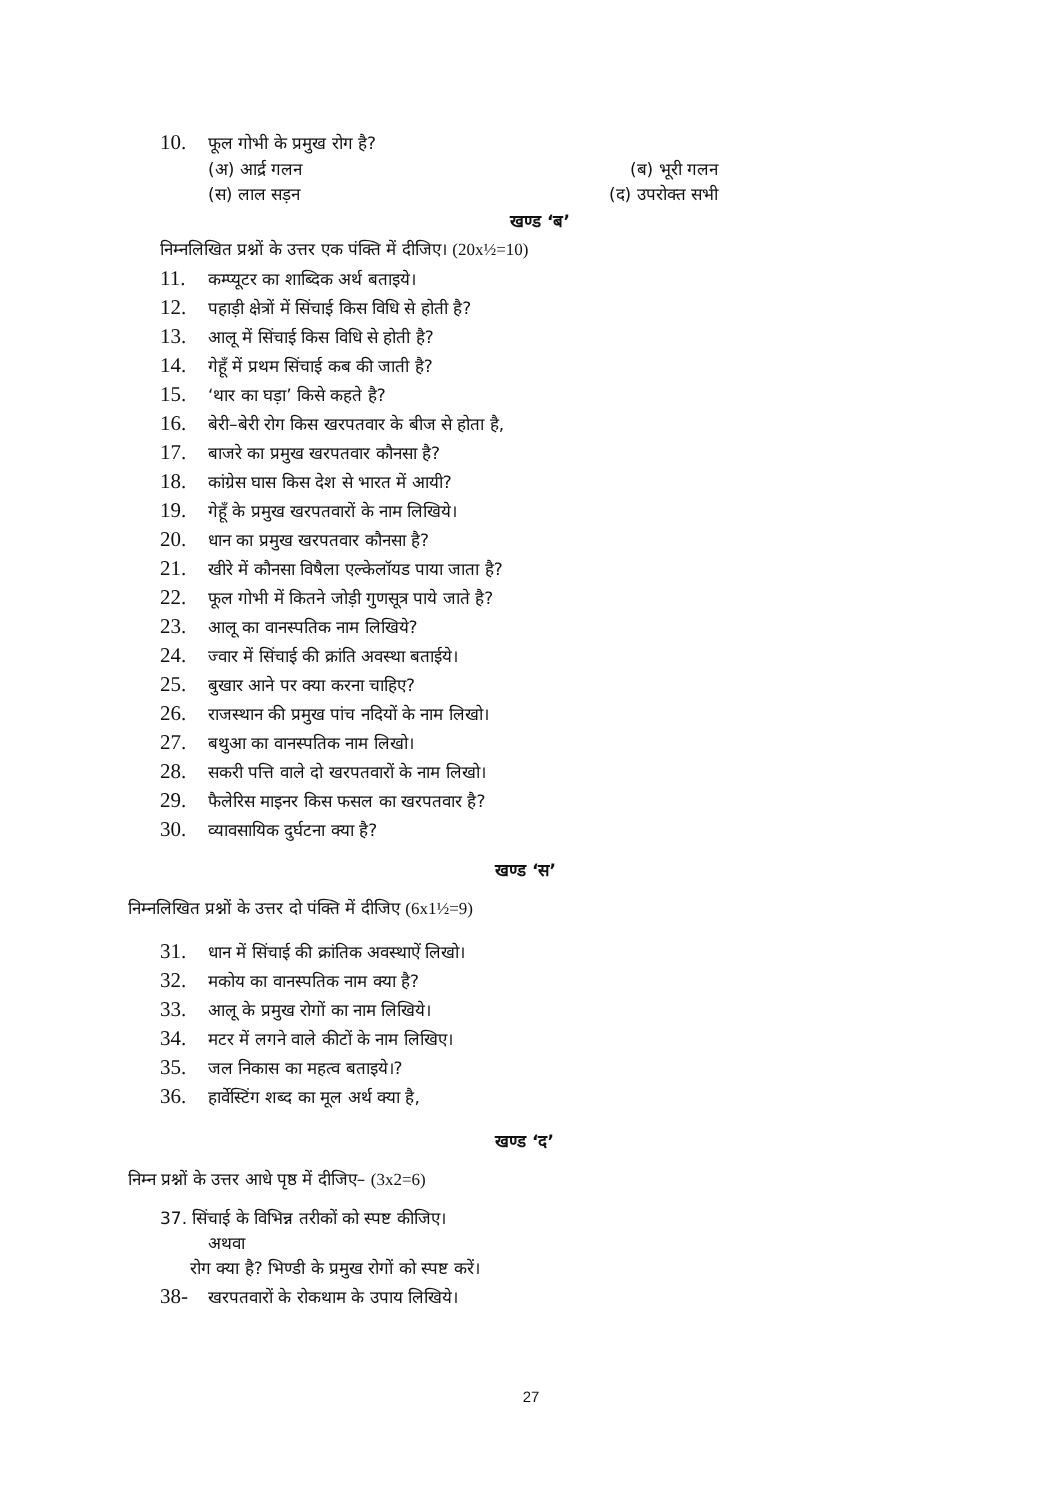10. फूल गोभी के प्रमुख रोग है?
(अ) आर्द्र गलन (ब) भूरी गलन
(स) लाल सड़न (द) उपरोक्त सभी
खण्ड ‘ब’
निम्नलिखित प्रश्नों के उत्तर एक पंक्ति में दीजिए। (20x½=10)
11. कम्प्यूटर का शाब्दिक अर्थ बताइये।
12. पहाड़ी क्षेत्रों में सिंचाई किस विधि से होती है?
13. आलू में सिंचाई किस विधि से होती है?
14. गेहूँ में प्रथम सिंचाई कब की जाती है?
15. ‘थार का घड़ा’ किसे कहते है?
16. बेरी–बेरी रोग किस खरपतवार के बीज से होता है,
17. बाजरे का प्रमुख खरपतवार कौनसा है?
18. कांग्रेस घास किस देश से भारत में आयी?
19. गेहूँ के प्रमुख खरपतवारों के नाम लिखिये।
20. धान का प्रमुख खरपतवार कौनसा है?
21. खीरे में कौनसा विषैला एल्केलॉयड पाया जाता है?
22. फूल गोभी में कितने जोड़ी गुणसूत्र पाये जाते है?
23. आलू का वानस्पतिक नाम लिखिये?
24. ज्वार में सिंचाई की क्रांति अवस्था बताईये।
25. बुखार आने पर क्या करना चाहिए?
26. राजस्थान की प्रमुख पांच नदियों के नाम लिखो।
27. बथुआ का वानस्पतिक नाम लिखो।
28. सकरी पत्ति वाले दो खरपतवारों के नाम लिखो।
29. फैलेरिस माइनर किस फसल का खरपतवार है?
30. व्यावसायिक दुर्घटना क्या है?
खण्ड ‘स’
निम्नलिखित प्रश्नों के उत्तर दो पंक्ति में दीजिए (6x1½=9)
31. धान में सिंचाई की क्रांतिक अवस्थाऐं लिखो।
32. मकोय का वानस्पतिक नाम क्या है?
33. आलू के प्रमुख रोगों का नाम लिखिये।
34. मटर में लगने वाले कीटों के नाम लिखिए।
35. जल निकास का महत्व बताइये।?
36. हार्वेस्टिंग शब्द का मूल अर्थ क्या है,
खण्ड ‘द’
निम्न प्रश्नों के उत्तर आधे पृष्ठ में दीजिए– (3x2=6)
37. सिंचाई के विभिन्न तरीकों को स्पष्ट कीजिए।
अथवा
रोग क्या है? भिण्डी के प्रमुख रोगों को स्पष्ट करें।
38- खरपतवारों के रोकथाम के उपाय लिखिये।
27